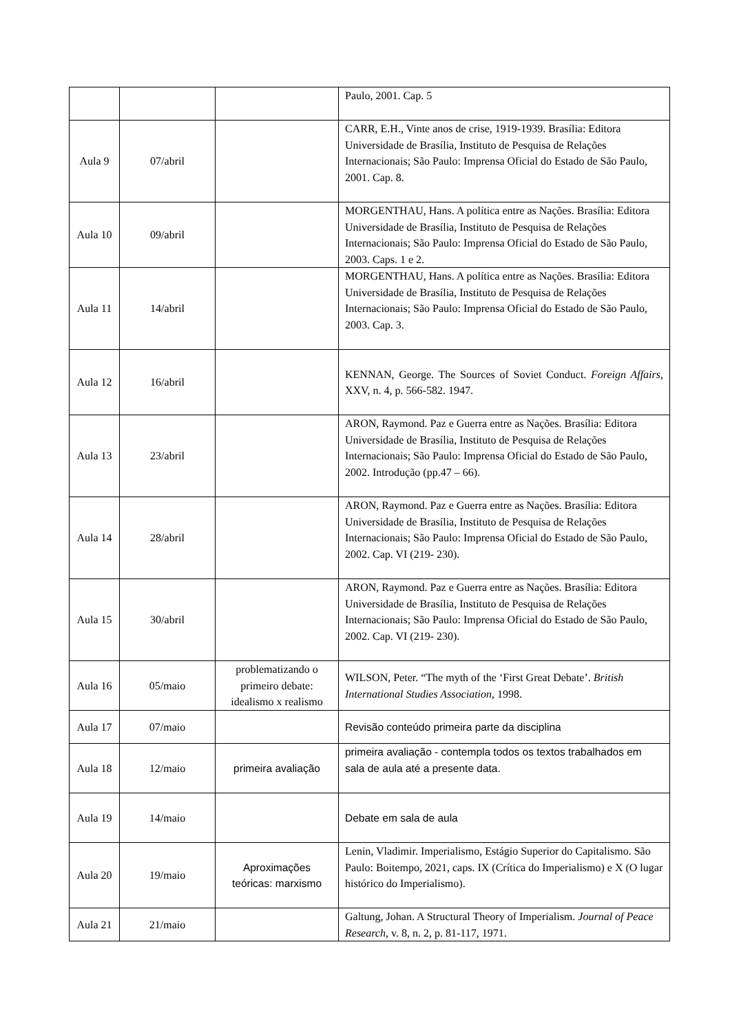| | | | Paulo, 2001. Cap. 5 |
| Aula 9 | 07/abril | | CARR, E.H., Vinte anos de crise, 1919-1939. Brasília: Editora Universidade de Brasília, Instituto de Pesquisa de Relações Internacionais; São Paulo: Imprensa Oficial do Estado de São Paulo, 2001. Cap. 8. |
| Aula 10 | 09/abril | | MORGENTHAU, Hans. A política entre as Nações. Brasília: Editora Universidade de Brasília, Instituto de Pesquisa de Relações Internacionais; São Paulo: Imprensa Oficial do Estado de São Paulo, 2003. Caps. 1 e 2. |
| Aula 11 | 14/abril | | MORGENTHAU, Hans. A política entre as Nações. Brasília: Editora Universidade de Brasília, Instituto de Pesquisa de Relações Internacionais; São Paulo: Imprensa Oficial do Estado de São Paulo, 2003. Cap. 3. |
| Aula 12 | 16/abril | | KENNAN, George. The Sources of Soviet Conduct. Foreign Affairs, XXV, n. 4, p. 566-582. 1947. |
| Aula 13 | 23/abril | | ARON, Raymond. Paz e Guerra entre as Nações. Brasília: Editora Universidade de Brasília, Instituto de Pesquisa de Relações Internacionais; São Paulo: Imprensa Oficial do Estado de São Paulo, 2002. Introdução (pp.47 – 66). |
| Aula 14 | 28/abril | | ARON, Raymond. Paz e Guerra entre as Nações. Brasília: Editora Universidade de Brasília, Instituto de Pesquisa de Relações Internacionais; São Paulo: Imprensa Oficial do Estado de São Paulo, 2002. Cap. VI (219- 230). |
| Aula 15 | 30/abril | | ARON, Raymond. Paz e Guerra entre as Nações. Brasília: Editora Universidade de Brasília, Instituto de Pesquisa de Relações Internacionais; São Paulo: Imprensa Oficial do Estado de São Paulo, 2002. Cap. VI (219- 230). |
| Aula 16 | 05/maio | problematizando o primeiro debate: idealismo x realismo | WILSON, Peter. “The myth of the ‘First Great Debate’. British International Studies Association, 1998. |
| Aula 17 | 07/maio | | Revisão conteúdo primeira parte da disciplina |
| Aula 18 | 12/maio | primeira avaliação | primeira avaliação - contempla todos os textos trabalhados em sala de aula até a presente data. |
| Aula 19 | 14/maio | | Debate em sala de aula |
| Aula 20 | 19/maio | Aproximações teóricas: marxismo | Lenin, Vladimir. Imperialismo, Estágio Superior do Capitalismo. São Paulo: Boitempo, 2021, caps. IX (Crítica do Imperialismo) e X (O lugar histórico do Imperialismo). |
| Aula 21 | 21/maio | | Galtung, Johan. A Structural Theory of Imperialism. Journal of Peace Research , v. 8, n. 2, p. 81-117, 1971. |